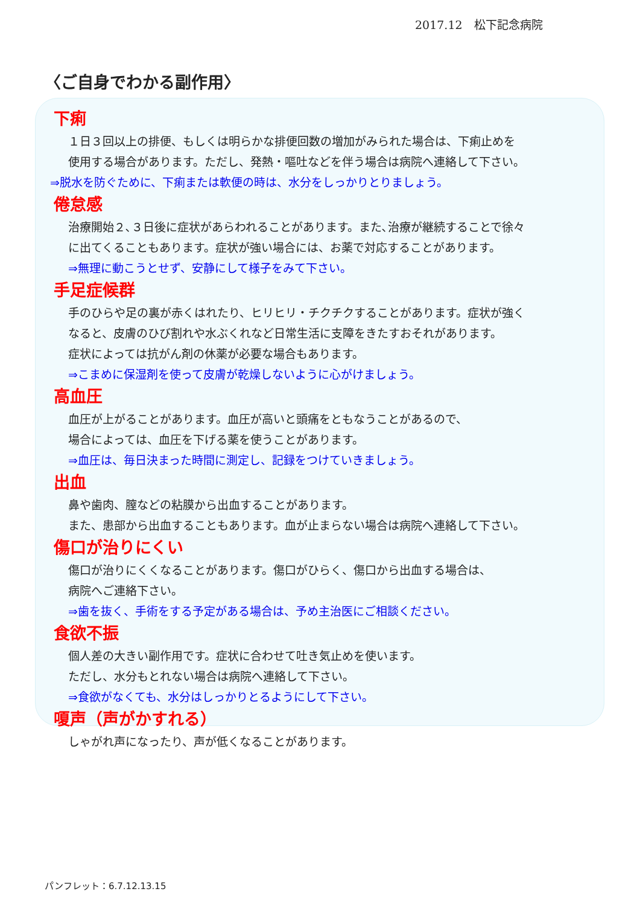2017.12　松下記念病院
〈ご自身でわかる副作用〉
下痢
１日３回以上の排便、もしくは明らかな排便回数の増加がみられた場合は、下痢止めを
使用する場合があります。ただし、発熱・嘔吐などを伴う場合は病院へ連絡して下さい。
⇒脱水を防ぐために、下痢または軟便の時は、水分をしっかりとりましょう。
倦怠感
治療開始２､３日後に症状があらわれることがあります。また､治療が継続することで徐々
に出てくることもあります。症状が強い場合には、お薬で対応することがあります。
⇒無理に動こうとせず、安静にして様子をみて下さい。
手足症候群
手のひらや足の裏が赤くはれたり、ヒリヒリ・チクチクすることがあります。症状が強く
なると、皮膚のひび割れや水ぶくれなど日常生活に支障をきたすおそれがあります。
症状によっては抗がん剤の休薬が必要な場合もあります。
⇒こまめに保湿剤を使って皮膚が乾燥しないように心がけましょう。
高血圧
血圧が上がることがあります。血圧が高いと頭痛をともなうことがあるので、
場合によっては、血圧を下げる薬を使うことがあります。
⇒血圧は、毎日決まった時間に測定し、記録をつけていきましょう。
出血
鼻や歯肉、膣などの粘膜から出血することがあります。
また、患部から出血することもあります。血が止まらない場合は病院へ連絡して下さい。
傷口が治りにくい
傷口が治りにくくなることがあります。傷口がひらく、傷口から出血する場合は、
病院へご連絡下さい。
⇒歯を抜く、手術をする予定がある場合は、予め主治医にご相談ください。
食欲不振
個人差の大きい副作用です。症状に合わせて吐き気止めを使います。
ただし、水分もとれない場合は病院へ連絡して下さい。
⇒食欲がなくても、水分はしっかりとるようにして下さい。
嗄声（声がかすれる）
しゃがれ声になったり、声が低くなることがあります。
パンフレット：6.7.12.13.15